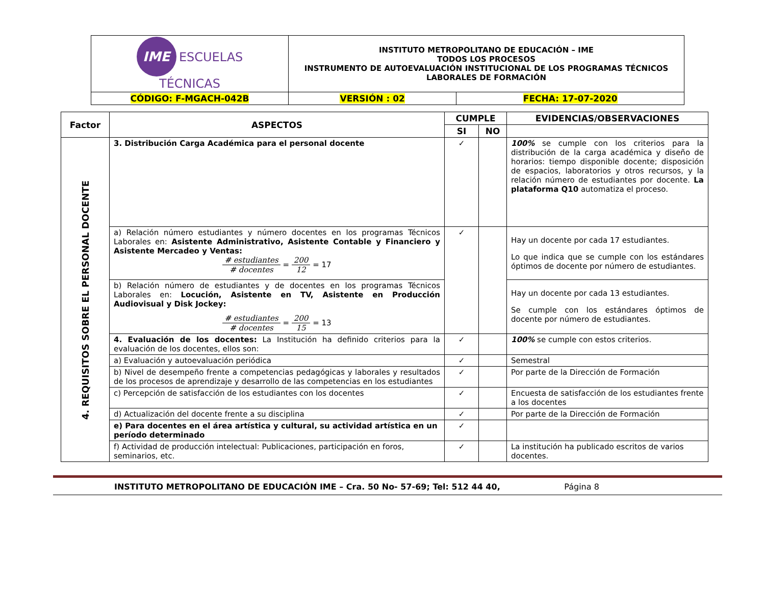| IME ESCUELAS TÉCNICAS | INSTITUTO METROPOLITANO DE EDUCACIÓN – IME TODOS LOS PROCESOS INSTRUMENTO DE AUTOEVALUACIÓN INSTITUCIONAL DE LOS PROGRAMAS TÉCNICOS LABORALES DE FORMACIÓN | |
| CÓDIGO: F-MGACH-042B | VERSIÓN : 02 | FECHA: 17-07-2020 |
| Factor | ASPECTOS | CUMPLE | | EVIDENCIAS/OBSERVACIONES |
| --- | --- | --- | --- | --- |
| | | SI | NO | |
| 4. REQUISITOS SOBRE EL PERSONAL DOCENTE | 3. Distribución Carga Académica para el personal docente | ✓ | | 100% se cumple con los criterios para la distribución de la carga académica y diseño de horarios: tiempo disponible docente; disposición de espacios, laboratorios y otros recursos, y la relación número de estudiantes por docente. La plataforma Q10 automatiza el proceso. |
| | a) Relación número estudiantes y número docentes en los programas Técnicos Laborales en: Asistente Administrativo, Asistente Contable y Financiero y Asistente Mercadeo y Ventas: # estudiantes # docentes = 200 12 = 17 | ✓ | | Hay un docente por cada 17 estudiantes. Lo que indica que se cumple con los estándares óptimos de docente por número de estudiantes. |
| | b) Relación número de estudiantes y de docentes en los programas Técnicos Laborales en: Locución, Asistente en TV, Asistente en Producción Audiovisual y Disk Jockey: # estudiantes # docentes = 200 15 = 13 | | | Hay un docente por cada 13 estudiantes. Se cumple con los estándares óptimos de docente por número de estudiantes. |
| | 4. Evaluación de los docentes: La Institución ha definido criterios para la evaluación de los docentes, ellos son: | ✓ | | 100% se cumple con estos criterios. |
| | a) Evaluación y autoevaluación periódica | ✓ | | Semestral |
| | b) Nivel de desempeño frente a competencias pedagógicas y laborales y resultados de los procesos de aprendizaje y desarrollo de las competencias en los estudiantes | ✓ | | Por parte de la Dirección de Formación |
| | c) Percepción de satisfacción de los estudiantes con los docentes | ✓ | | Encuesta de satisfacción de los estudiantes frente a los docentes |
| | d) Actualización del docente frente a su disciplina | ✓ | | Por parte de la Dirección de Formación |
| | e) Para docentes en el área artística y cultural, su actividad artística en un período determinado | ✓ | | |
| | f) Actividad de producción intelectual: Publicaciones, participación en foros, seminarios, etc. | ✓ | | La institución ha publicado escritos de varios docentes. |
INSTITUTO METROPOLITANO DE EDUCACIÓN IME – Cra. 50 No- 57-69; Tel: 512 44 40, Página 8